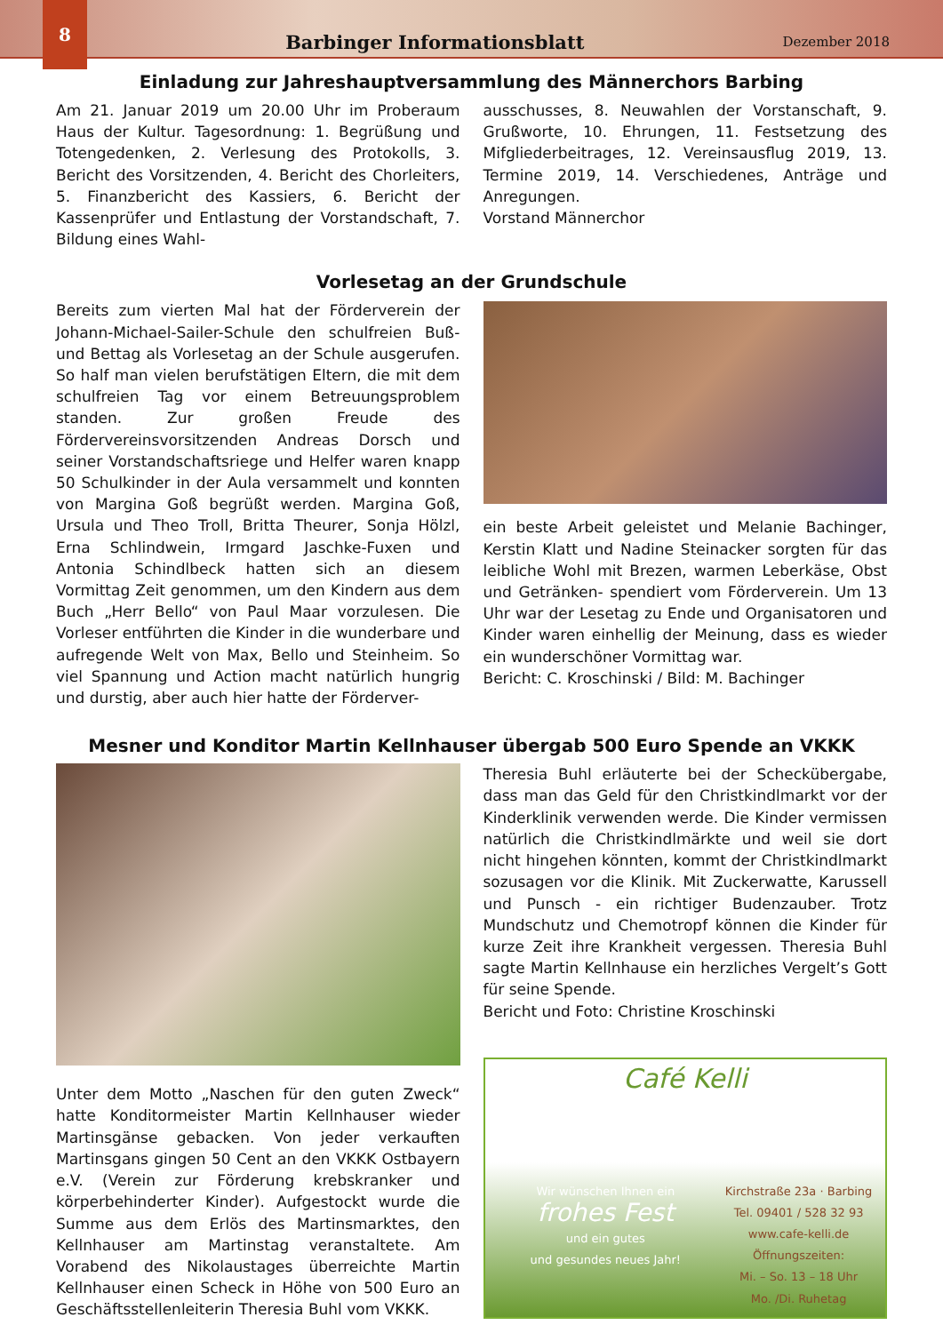8
Barbinger Informationsblatt
Dezember 2018
Einladung zur Jahreshauptversammlung des Männerchors Barbing
Am 21. Januar 2019 um 20.00 Uhr im Proberaum Haus der Kultur. Tagesordnung: 1. Begrüßung und Totengedenken, 2. Verlesung des Protokolls, 3. Bericht des Vorsitzenden, 4. Bericht des Chorleiters, 5. Finanzbericht des Kassiers, 6. Bericht der Kassenprüfer und Entlastung der Vorstandschaft, 7. Bildung eines Wahl-
ausschusses, 8. Neuwahlen der Vorstanschaft, 9. Grußworte, 10. Ehrungen, 11. Festsetzung des Mifgliederbeitrages, 12. Vereinsausflug 2019, 13. Termine 2019, 14. Verschiedenes, Anträge und Anregungen.
Vorstand Männerchor
Vorlesetag an der Grundschule
Bereits zum vierten Mal hat der Förderverein der Johann-Michael-Sailer-Schule den schulfreien Buß- und Bettag als Vorlesetag an der Schule ausgerufen. So half man vielen berufstätigen Eltern, die mit dem schulfreien Tag vor einem Betreuungsproblem standen. Zur großen Freude des Fördervereinsvorsitzenden Andreas Dorsch und seiner Vorstandschaftsriege und Helfer waren knapp 50 Schulkinder in der Aula versammelt und konnten von Margina Goß begrüßt werden. Margina Goß, Ursula und Theo Troll, Britta Theurer, Sonja Hölzl, Erna Schlindwein, Irmgard Jaschke-Fuxen und Antonia Schindlbeck hatten sich an diesem Vormittag Zeit genommen, um den Kindern aus dem Buch „Herr Bello“ von Paul Maar vorzulesen. Die Vorleser entführten die Kinder in die wunderbare und aufregende Welt von Max, Bello und Steinheim. So viel Spannung und Action macht natürlich hungrig und durstig, aber auch hier hatte der Förderver-
ein beste Arbeit geleistet und Melanie Bachinger, Kerstin Klatt und Nadine Steinacker sorgten für das leibliche Wohl mit Brezen, warmen Leberkäse, Obst und Getränken- spendiert vom Förderverein. Um 13 Uhr war der Lesetag zu Ende und Organisatoren und Kinder waren einhellig der Meinung, dass es wieder ein wunderschöner Vormittag war.
Bericht: C. Kroschinski / Bild: M. Bachinger
Mesner und Konditor Martin Kellnhauser übergab 500 Euro Spende an VKKK
Unter dem Motto „Naschen für den guten Zweck“ hatte Konditormeister Martin Kellnhauser wieder Martinsgänse gebacken. Von jeder verkauften Martinsgans gingen 50 Cent an den VKKK Ostbayern e.V. (Verein zur Förderung krebskranker und körperbehinderter Kinder). Aufgestockt wurde die Summe aus dem Erlös des Martinsmarktes, den Kellnhauser am Martinstag veranstaltete. Am Vorabend des Nikolaustages überreichte Martin Kellnhauser einen Scheck in Höhe von 500 Euro an Geschäftsstellenleiterin Theresia Buhl vom VKKK.
Theresia Buhl erläuterte bei der Scheckübergabe, dass man das Geld für den Christkindlmarkt vor der Kinderklinik verwenden werde. Die Kinder vermissen natürlich die Christkindlmärkte und weil sie dort nicht hingehen könnten, kommt der Christkindlmarkt sozusagen vor die Klinik. Mit Zuckerwatte, Karussell und Punsch - ein richtiger Budenzauber. Trotz Mundschutz und Chemotropf können die Kinder für kurze Zeit ihre Krankheit vergessen. Theresia Buhl sagte Martin Kellnhause ein herzliches Vergelt’s Gott für seine Spende.
Bericht und Foto: Christine Kroschinski
Café Kelli
Wir wünschen Ihnen ein
frohes Fest
und ein gutes
und gesundes neues Jahr!
Kirchstraße 23a · Barbing
Tel. 09401 / 528 32 93
www.cafe-kelli.de
Öffnungszeiten:
Mi. – So. 13 – 18 Uhr
Mo. /Di. Ruhetag